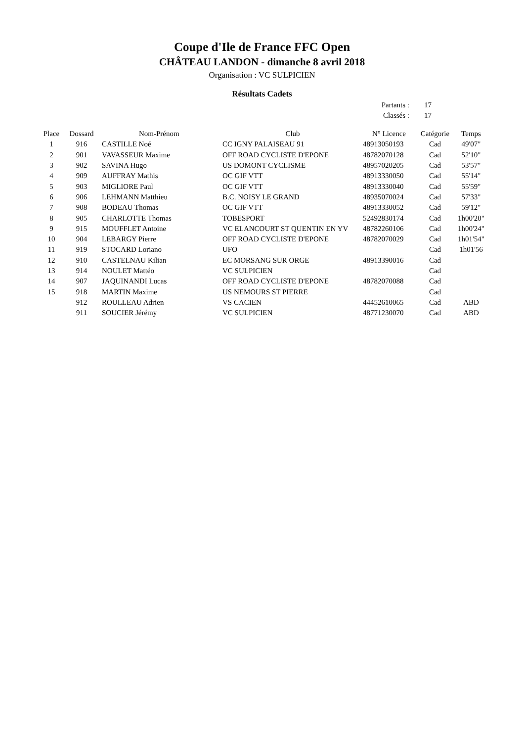Coupe d'Ile de France FFC Open
CHÂTEAU LANDON - dimanche 8 avril 2018
Organisation : VC SULPICIEN
Résultats Cadets
Partants : 17
Classés : 17
| Place | Dossard | Nom-Prénom | Club | N° Licence | Catégorie | Temps |
| --- | --- | --- | --- | --- | --- | --- |
| 1 | 916 | CASTILLE Noé | CC IGNY PALAISEAU 91 | 48913050193 | Cad | 49'07" |
| 2 | 901 | VAVASSEUR Maxime | OFF ROAD CYCLISTE D'EPONE | 48782070128 | Cad | 52'10" |
| 3 | 902 | SAVINA Hugo | US DOMONT CYCLISME | 48957020205 | Cad | 53'57" |
| 4 | 909 | AUFFRAY Mathis | OC GIF VTT | 48913330050 | Cad | 55'14" |
| 5 | 903 | MIGLIORE Paul | OC GIF VTT | 48913330040 | Cad | 55'59" |
| 6 | 906 | LEHMANN Matthieu | B.C. NOISY LE GRAND | 48935070024 | Cad | 57'33" |
| 7 | 908 | BODEAU Thomas | OC GIF VTT | 48913330052 | Cad | 59'12" |
| 8 | 905 | CHARLOTTE Thomas | TOBESPORT | 52492830174 | Cad | 1h00'20" |
| 9 | 915 | MOUFFLET Antoine | VC ELANCOURT ST QUENTIN EN YV | 48782260106 | Cad | 1h00'24" |
| 10 | 904 | LEBARGY Pierre | OFF ROAD CYCLISTE D'EPONE | 48782070029 | Cad | 1h01'54" |
| 11 | 919 | STOCARD Loriano | UFO | | Cad | 1h01'56 |
| 12 | 910 | CASTELNAU Kilian | EC MORSANG SUR ORGE | 48913390016 | Cad | |
| 13 | 914 | NOULET Mattéo | VC SULPICIEN | | Cad | |
| 14 | 907 | JAQUINANDI Lucas | OFF ROAD CYCLISTE D'EPONE | 48782070088 | Cad | |
| 15 | 918 | MARTIN Maxime | US NEMOURS ST PIERRE | | Cad | |
| | 912 | ROULLEAU Adrien | VS CACIEN | 44452610065 | Cad | ABD |
| | 911 | SOUCIER Jérémy | VC SULPICIEN | 48771230070 | Cad | ABD |